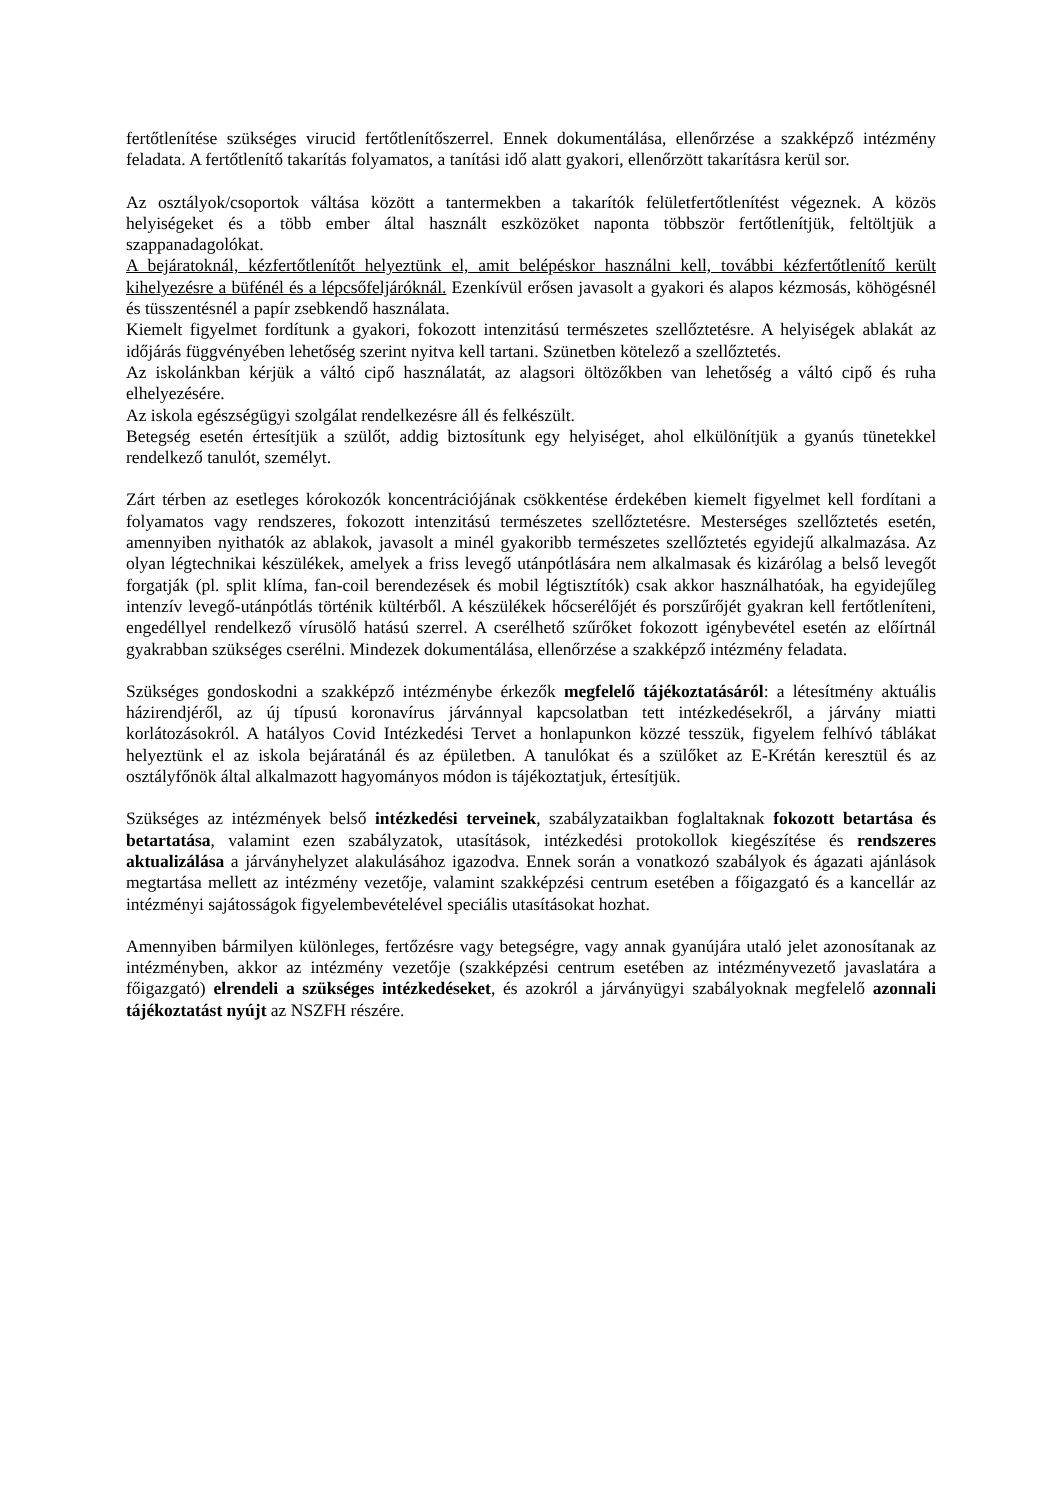fertőtlenítése szükséges virucid fertőtlenítőszerrel. Ennek dokumentálása, ellenőrzése a szakképző intézmény feladata. A fertőtlenítő takarítás folyamatos, a tanítási idő alatt gyakori, ellenőrzött takarításra kerül sor.
Az osztályok/csoportok váltása között a tantermekben a takarítók felületfertőtlenítést végeznek. A közös helyiségeket és a több ember által használt eszközöket naponta többször fertőtlenítjük, feltöltjük a szappanadagolókat.
A bejáratoknál, kézfertőtlenítőt helyeztünk el, amit belépéskor használni kell, további kézfertőtlenítő került kihelyezésre a büfénél és a lépcsőfeljáróknál. Ezenkívül erősen javasolt a gyakori és alapos kézmosás, köhögésnél és tüsszentésnél a papír zsebkendő használata.
Kiemelt figyelmet fordítunk a gyakori, fokozott intenzitású természetes szellőztetésre. A helyiségek ablakát az időjárás függvényében lehetőség szerint nyitva kell tartani. Szünetben kötelező a szellőztetés.
Az iskolánkban kérjük a váltó cipő használatát, az alagsori öltözőkben van lehetőség a váltó cipő és ruha elhelyezésére.
Az iskola egészségügyi szolgálat rendelkezésre áll és felkészült.
Betegség esetén értesítjük a szülőt, addig biztosítunk egy helyiséget, ahol elkülönítjük a gyanús tünetekkel rendelkező tanulót, személyt.
Zárt térben az esetleges kórokozók koncentrációjának csökkentése érdekében kiemelt figyelmet kell fordítani a folyamatos vagy rendszeres, fokozott intenzitású természetes szellőztetésre. Mesterséges szellőztetés esetén, amennyiben nyithatók az ablakok, javasolt a minél gyakoribb természetes szellőztetés egyidejű alkalmazása. Az olyan légtechnikai készülékek, amelyek a friss levegő utánpótlására nem alkalmasak és kizárólag a belső levegőt forgatják (pl. split klíma, fan-coil berendezések és mobil légtisztítók) csak akkor használhatóak, ha egyidejűleg intenzív levegő-utánpótlás történik kültérből. A készülékek hőcserélőjét és porszűrőjét gyakran kell fertőtleníteni, engedéllyel rendelkező vírusölő hatású szerrel. A cserélhető szűrőket fokozott igénybevétel esetén az előírtnál gyakrabban szükséges cserélni. Mindezek dokumentálása, ellenőrzése a szakképző intézmény feladata.
Szükséges gondoskodni a szakképző intézménybe érkezők megfelelő tájékoztatásáról: a létesítmény aktuális házirendjéről, az új típusú koronavírus járvánnyal kapcsolatban tett intézkedésekről, a járvány miatti korlátozásokról. A hatályos Covid Intézkedési Tervet a honlapunkon közzé tesszük, figyelem felhívó táblákat helyeztünk el az iskola bejáratánál és az épületben. A tanulókat és a szülőket az E-Krétán keresztül és az osztályfőnök által alkalmazott hagyományos módon is tájékoztatjuk, értesítjük.
Szükséges az intézmények belső intézkedési terveinek, szabályzataikban foglaltaknak fokozott betartása és betartatása, valamint ezen szabályzatok, utasítások, intézkedési protokollok kiegészítése és rendszeres aktualizálása a járványhelyzet alakulásához igazodva. Ennek során a vonatkozó szabályok és ágazati ajánlások megtartása mellett az intézmény vezetője, valamint szakképzési centrum esetében a főigazgató és a kancellár az intézményi sajátosságok figyelembevételével speciális utasításokat hozhat.
Amennyiben bármilyen különleges, fertőzésre vagy betegségre, vagy annak gyanújára utaló jelet azonosítanak az intézményben, akkor az intézmény vezetője (szakképzési centrum esetében az intézményvezető javaslatára a főigazgató) elrendeli a szükséges intézkedéseket, és azokról a járványügyi szabályoknak megfelelő azonnali tájékoztatást nyújt az NSZFH részére.